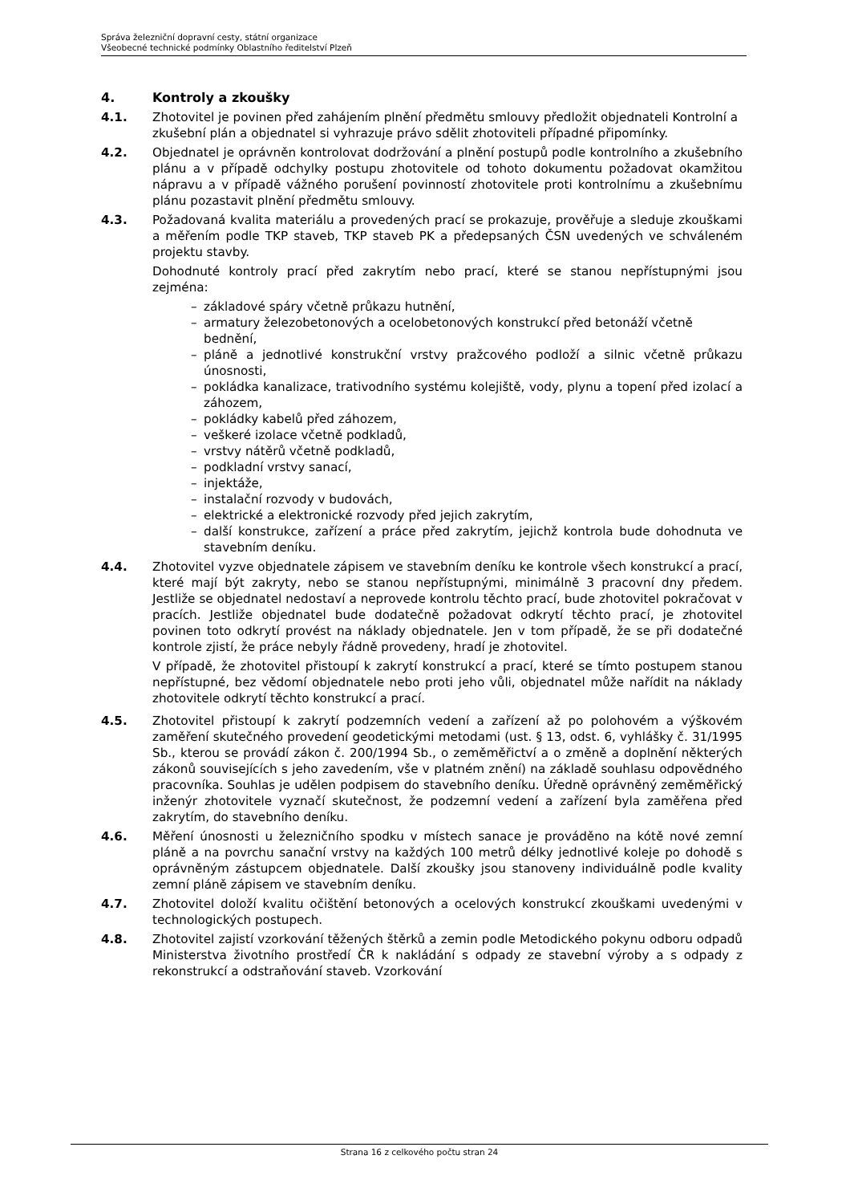Správa železniční dopravní cesty, státní organizace
Všeobecné technické podmínky Oblastního ředitelství Plzeň
4. Kontroly a zkoušky
4.1. Zhotovitel je povinen před zahájením plnění předmětu smlouvy předložit objednateli Kontrolní a zkušební plán a objednatel si vyhrazuje právo sdělit zhotoviteli případné připomínky.
4.2. Objednatel je oprávněn kontrolovat dodržování a plnění postupů podle kontrolního a zkušebního plánu a v případě odchylky postupu zhotovitele od tohoto dokumentu požadovat okamžitou nápravu a v případě vážného porušení povinností zhotovitele proti kontrolnímu a zkušebnímu plánu pozastavit plnění předmětu smlouvy.
4.3. Požadovaná kvalita materiálu a provedených prací se prokazuje, prověřuje a sleduje zkouškami a měřením podle TKP staveb, TKP staveb PK a předepsaných ČSN uvedených ve schváleném projektu stavby.
Dohodnuté kontroly prací před zakrytím nebo prací, které se stanou nepřístupnými jsou zejména:
– základové spáry včetně průkazu hutnění,
– armatury železobetonových a ocelobetonových konstrukcí před betonáží včetně bednění,
– pláně a jednotlivé konstrukční vrstvy pražcového podloží a silnic včetně průkazu únosnosti,
– pokládka kanalizace, trativodního systému kolejiště, vody, plynu a topení před izolací a záhozem,
– pokládky kabelů před záhozem,
– veškeré izolace včetně podkladů,
– vrstvy nátěrů včetně podkladů,
– podkladní vrstvy sanací,
– injektáže,
– instalační rozvody v budovách,
– elektrické a elektronické rozvody před jejich zakrytím,
– další konstrukce, zařízení a práce před zakrytím, jejichž kontrola bude dohodnuta ve stavebním deníku.
4.4. Zhotovitel vyzve objednatele zápisem ve stavebním deníku ke kontrole všech konstrukcí a prací, které mají být zakryty, nebo se stanou nepřístupnými, minimálně 3 pracovní dny předem. Jestliže se objednatel nedostaví a neprovede kontrolu těchto prací, bude zhotovitel pokračovat v pracích. Jestliže objednatel bude dodatečně požadovat odkrytí těchto prací, je zhotovitel povinen toto odkrytí provést na náklady objednatele. Jen v tom případě, že se při dodatečné kontrole zjistí, že práce nebyly řádně provedeny, hradí je zhotovitel.
V případě, že zhotovitel přistoupí k zakrytí konstrukcí a prací, které se tímto postupem stanou nepřístupné, bez vědomí objednatele nebo proti jeho vůli, objednatel může nařídit na náklady zhotovitele odkrytí těchto konstrukcí a prací.
4.5. Zhotovitel přistoupí k zakrytí podzemních vedení a zařízení až po polohovém a výškovém zaměření skutečného provedení geodetickými metodami (ust. § 13, odst. 6, vyhlášky č. 31/1995 Sb., kterou se provádí zákon č. 200/1994 Sb., o zeměměřictví a o změně a doplnění některých zákonů souvisejících s jeho zavedením, vše v platném znění) na základě souhlasu odpovědného pracovníka. Souhlas je udělen podpisem do stavebního deníku. Úředně oprávněný zeměměřický inženýr zhotovitele vyznačí skutečnost, že podzemní vedení a zařízení byla zaměřena před zakrytím, do stavebního deníku.
4.6. Měření únosnosti u železničního spodku v místech sanace je prováděno na kótě nové zemní pláně a na povrchu sanační vrstvy na každých 100 metrů délky jednotlivé koleje po dohodě s oprávněným zástupcem objednatele. Další zkoušky jsou stanoveny individuálně podle kvality zemní pláně zápisem ve stavebním deníku.
4.7. Zhotovitel doloží kvalitu očištění betonových a ocelových konstrukcí zkouškami uvedenými v technologických postupech.
4.8. Zhotovitel zajistí vzorkování těžených štěrků a zemin podle Metodického pokynu odboru odpadů Ministerstva životního prostředí ČR k nakládání s odpady ze stavební výroby a s odpady z rekonstrukcí a odstraňování staveb. Vzorkování
Strana 16 z celkového počtu stran 24